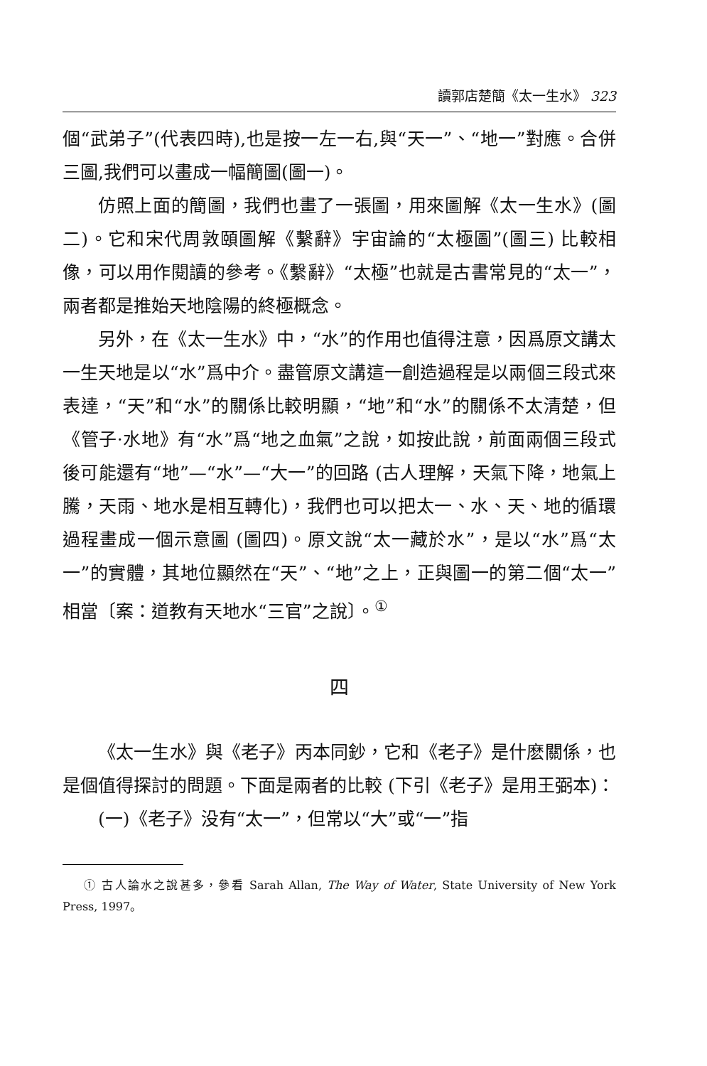讀郭店楚簡《太一生水》 323
個“武弟子”(代表四時),也是按一左一右,與“天一”、“地一”對應。合併三圖,我們可以畫成一幅簡圖(圖一)。
仿照上面的簡圖，我們也畫了一張圖，用來圖解《太一生水》(圖二)。它和宋代周敦頤圖解《繫辭》宇宙論的“太極圖”(圖三) 比較相像，可以用作閱讀的參考。《繫辭》“太極”也就是古書常見的“太一”，兩者都是推始天地陰陽的終極概念。
另外，在《太一生水》中，“水”的作用也值得注意，因爲原文講太一生天地是以“水”爲中介。盡管原文講這一創造過程是以兩個三段式來表達，“天”和“水”的關係比較明顯，“地”和“水”的關係不太清楚，但《管子·水地》有“水”爲“地之血氣”之說，如按此說，前面兩個三段式後可能還有“地”—“水”—“大一”的回路 (古人理解，天氣下降，地氣上騰，天雨、地水是相互轉化)，我們也可以把太一、水、天、地的循環過程畫成一個示意圖 (圖四)。原文說“太一藏於水”，是以“水”爲“太一”的實體，其地位顯然在“天”、“地”之上，正與圖一的第二個“太一”相當〔案：道教有天地水“三官”之說〕。<sup>①</sup>
四
《太一生水》與《老子》丙本同鈔，它和《老子》是什麽關係，也是個值得探討的問題。下面是兩者的比較 (下引《老子》是用王弼本)：
(一)《老子》没有“太一”，但常以“大”或“一”指
① 古人論水之說甚多，參看 Sarah Allan, The Way of Water, State University of New York Press, 1997。